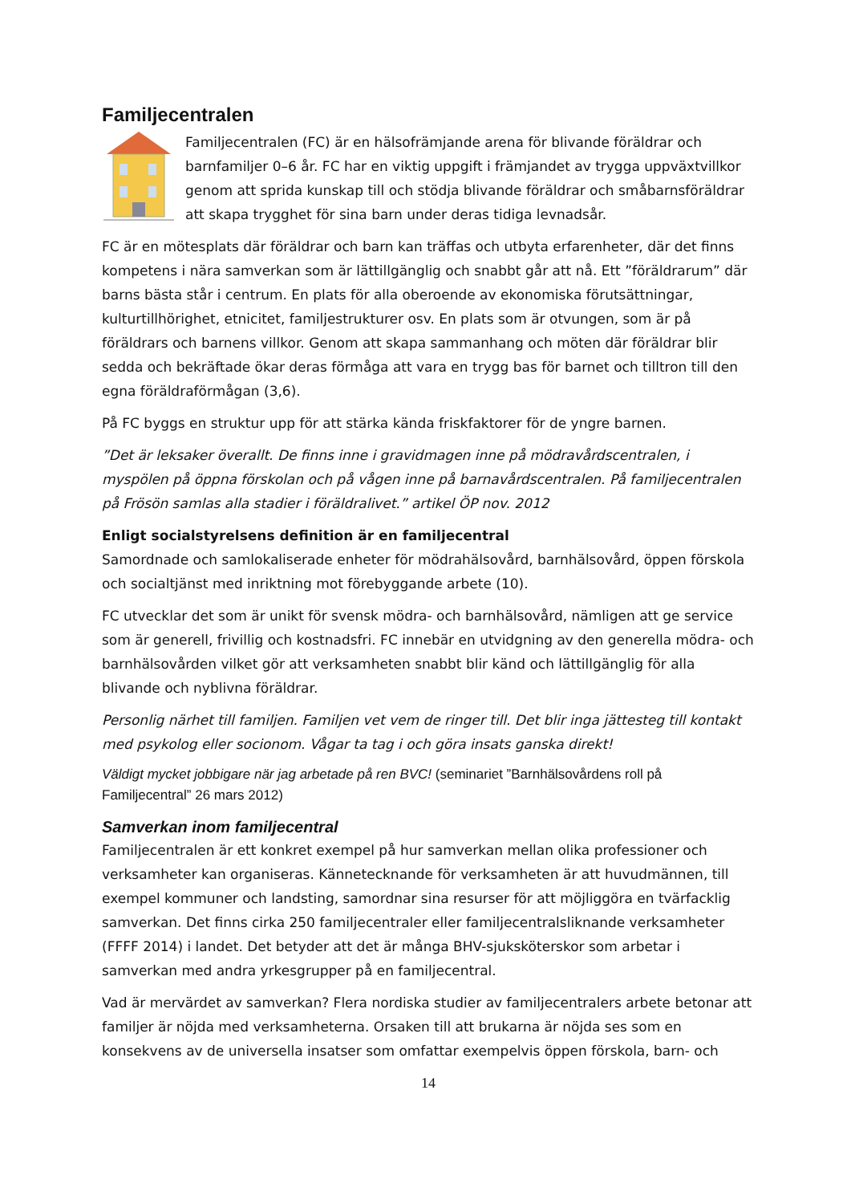Familjecentralen
Familjecentralen (FC) är en hälsofrämjande arena för blivande föräldrar och barnfamiljer 0–6 år. FC har en viktig uppgift i främjandet av trygga uppväxtvillkor genom att sprida kunskap till och stödja blivande föräldrar och småbarnsföräldrar att skapa trygghet för sina barn under deras tidiga levnadsår.
FC är en mötesplats där föräldrar och barn kan träffas och utbyta erfarenheter, där det finns kompetens i nära samverkan som är lättillgänglig och snabbt går att nå. Ett ”föräldrarum” där barns bästa står i centrum. En plats för alla oberoende av ekonomiska förutsättningar, kulturtillhörighet, etnicitet, familjestrukturer osv. En plats som är otvungen, som är på föräldrars och barnens villkor. Genom att skapa sammanhang och möten där föräldrar blir sedda och bekräftade ökar deras förmåga att vara en trygg bas för barnet och tilltron till den egna föräldraförmågan (3,6).
På FC byggs en struktur upp för att stärka kända friskfaktorer för de yngre barnen.
”Det är leksaker överallt. De finns inne i gravidmagen inne på mödravårdscentralen, i myspölen på öppna förskolan och på vågen inne på barnavårdscentralen. På familjecentralen på Frösön samlas alla stadier i föräldralivet.” artikel ÖP nov. 2012
Enligt socialstyrelsens definition är en familjecentral
Samordnade och samlokaliserade enheter för mödrahälsovård, barnhälsovård, öppen förskola och socialtjänst med inriktning mot förebyggande arbete (10).
FC utvecklar det som är unikt för svensk mödra- och barnhälsovård, nämligen att ge service som är generell, frivillig och kostnadsfri. FC innebär en utvidgning av den generella mödra- och barnhälsovården vilket gör att verksamheten snabbt blir känd och lättillgänglig för alla blivande och nyblivna föräldrar.
Personlig närhet till familjen. Familjen vet vem de ringer till. Det blir inga jättesteg till kontakt med psykolog eller socionom. Vågar ta tag i och göra insats ganska direkt!
Väldigt mycket jobbigare när jag arbetade på ren BVC! (seminariet ”Barnhälsovårdens roll på Familjecentral” 26 mars 2012)
Samverkan inom familjecentral
Familjecentralen är ett konkret exempel på hur samverkan mellan olika professioner och verksamheter kan organiseras. Kännetecknande för verksamheten är att huvudmännen, till exempel kommuner och landsting, samordnar sina resurser för att möjliggöra en tvärfacklig samverkan. Det finns cirka 250 familjecentraler eller familjecentralsliknande verksamheter (FFFF 2014) i landet. Det betyder att det är många BHV-sjuksköterskor som arbetar i samverkan med andra yrkesgrupper på en familjecentral.
Vad är mervärdet av samverkan? Flera nordiska studier av familjecentralers arbete betonar att familjer är nöjda med verksamheterna. Orsaken till att brukarna är nöjda ses som en konsekvens av de universella insatser som omfattar exempelvis öppen förskola, barn- och
14